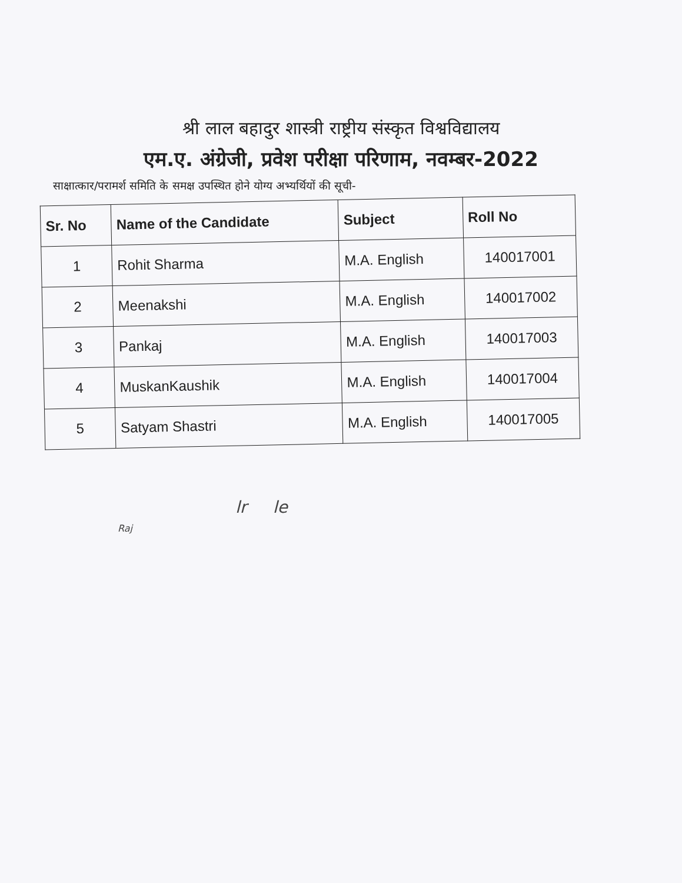श्री लाल बहादुर शास्त्री राष्ट्रीय संस्कृत विश्वविद्यालय
एम.ए. अंग्रेजी, प्रवेश परीक्षा परिणाम, नवम्बर-2022
साक्षात्कार/परामर्श समिति के समक्ष उपस्थित होने योग्य अभ्यर्थियों की सूची-
| Sr. No | Name of the Candidate | Subject | Roll No |
| --- | --- | --- | --- |
| 1 | Rohit Sharma | M.A. English | 140017001 |
| 2 | Meenakshi | M.A. English | 140017002 |
| 3 | Pankaj | M.A. English | 140017003 |
| 4 | MuskanKaushik | M.A. English | 140017004 |
| 5 | Satyam Shastri | M.A. English | 140017005 |
lr le
Raj